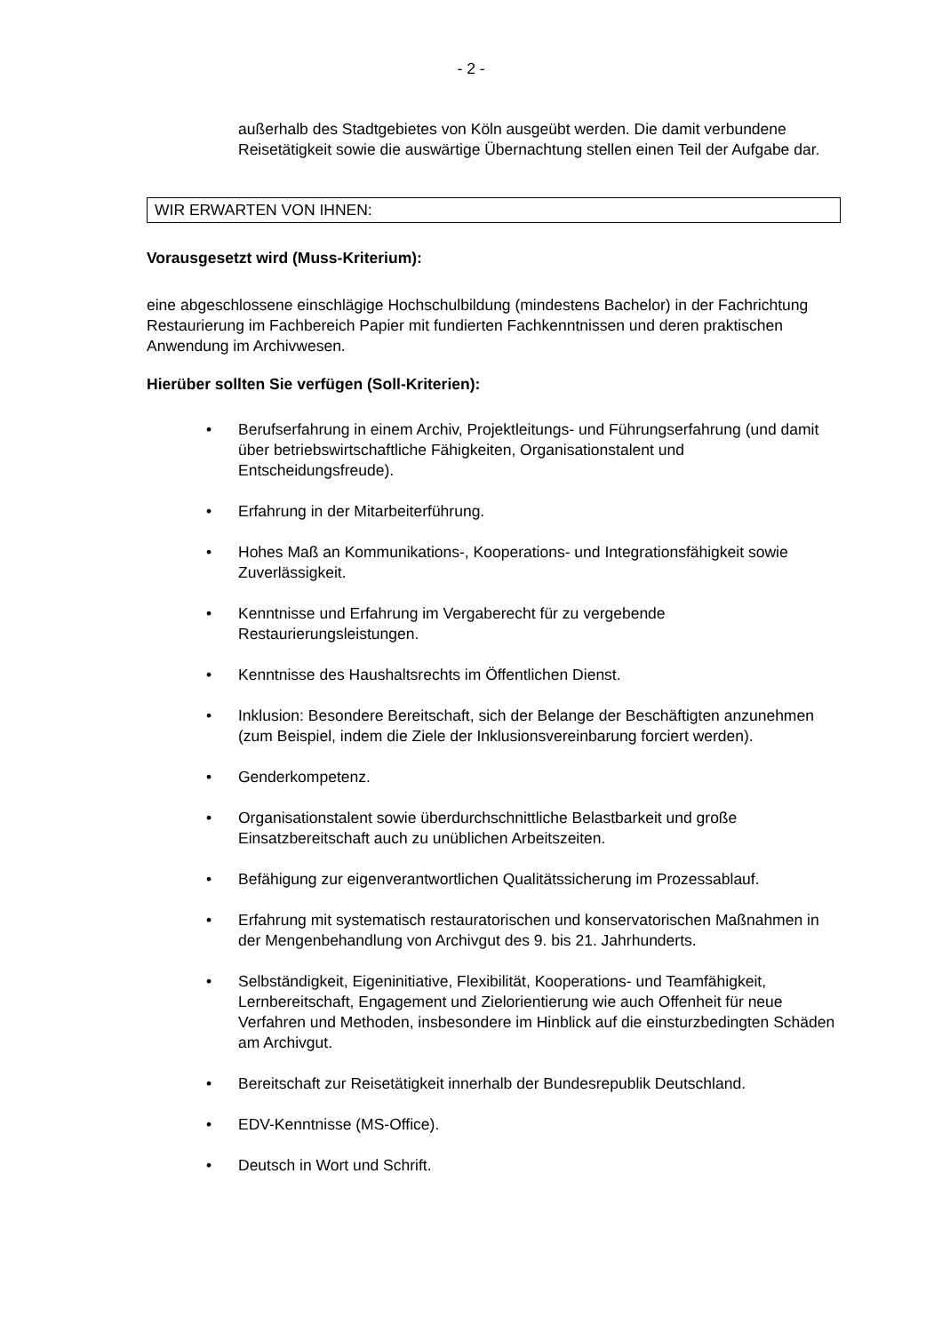- 2 -
außerhalb des Stadtgebietes von Köln ausgeübt werden. Die damit verbundene Reisetätigkeit sowie die auswärtige Übernachtung stellen einen Teil der Aufgabe dar.
WIR ERWARTEN VON IHNEN:
Vorausgesetzt wird (Muss-Kriterium):
eine abgeschlossene einschlägige Hochschulbildung (mindestens Bachelor) in der Fachrichtung Restaurierung im Fachbereich Papier mit fundierten Fachkenntnissen und deren praktischen Anwendung im Archivwesen.
Hierüber sollten Sie verfügen (Soll-Kriterien):
• Berufserfahrung in einem Archiv, Projektleitungs- und Führungserfahrung (und damit über betriebswirtschaftliche Fähigkeiten, Organisationstalent und Entscheidungsfreude).
• Erfahrung in der Mitarbeiterführung.
• Hohes Maß an Kommunikations-, Kooperations- und Integrationsfähigkeit sowie Zuverlässigkeit.
• Kenntnisse und Erfahrung im Vergaberecht für zu vergebende Restaurierungsleistungen.
• Kenntnisse des Haushaltsrechts im Öffentlichen Dienst.
• Inklusion: Besondere Bereitschaft, sich der Belange der Beschäftigten anzunehmen (zum Beispiel, indem die Ziele der Inklusionsvereinbarung forciert werden).
• Genderkompetenz.
• Organisationstalent sowie überdurchschnittliche Belastbarkeit und große Einsatzbereitschaft auch zu unüblichen Arbeitszeiten.
• Befähigung zur eigenverantwortlichen Qualitätssicherung im Prozessablauf.
• Erfahrung mit systematisch restauratorischen und konservatorischen Maßnahmen in der Mengenbehandlung von Archivgut des 9. bis 21. Jahrhunderts.
• Selbständigkeit, Eigeninitiative, Flexibilität, Kooperations- und Teamfähigkeit, Lernbereitschaft, Engagement und Zielorientierung wie auch Offenheit für neue Verfahren und Methoden, insbesondere im Hinblick auf die einsturzbedingten Schäden am Archivgut.
• Bereitschaft zur Reisetätigkeit innerhalb der Bundesrepublik Deutschland.
• EDV-Kenntnisse (MS-Office).
• Deutsch in Wort und Schrift.